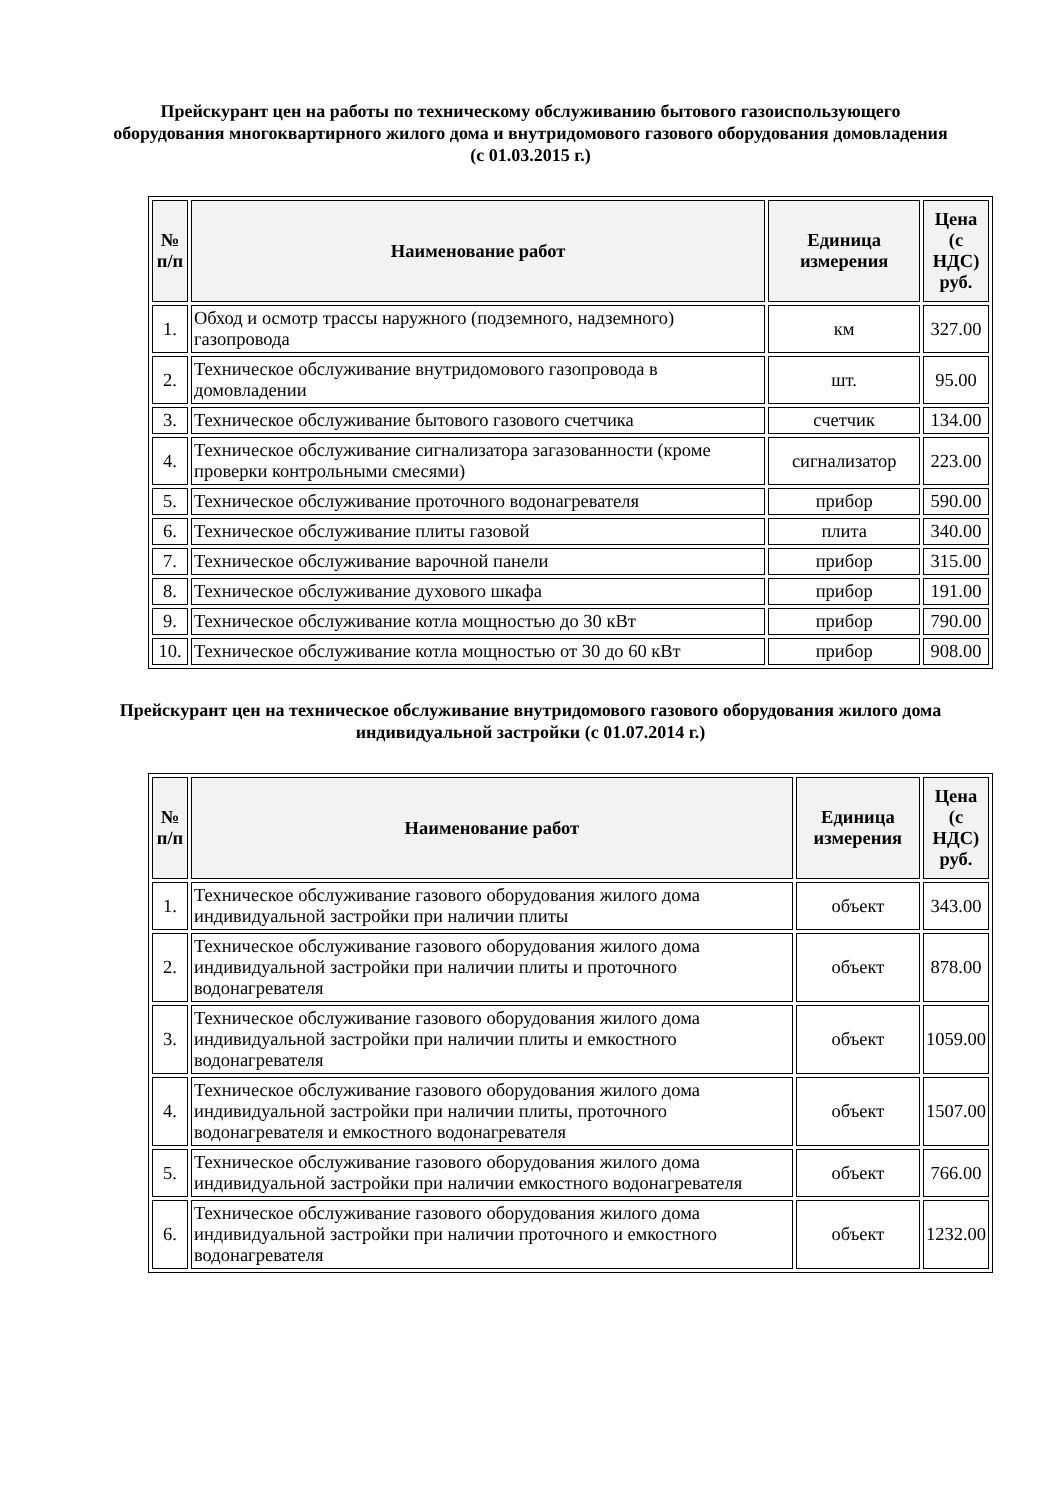Прейскурант цен на работы по техническому обслуживанию бытового газоиспользующего оборудования многоквартирного жилого дома и внутридомового газового оборудования домовладения (с 01.03.2015 г.)
| № п/п | Наименование работ | Единица измерения | Цена (с НДС) руб. |
| --- | --- | --- | --- |
| 1. | Обход и осмотр трассы наружного (подземного, надземного) газопровода | км | 327.00 |
| 2. | Техническое обслуживание внутридомового газопровода в домовладении | шт. | 95.00 |
| 3. | Техническое обслуживание бытового газового счетчика | счетчик | 134.00 |
| 4. | Техническое обслуживание сигнализатора загазованности (кроме проверки контрольными смесями) | сигнализатор | 223.00 |
| 5. | Техническое обслуживание проточного водонагревателя | прибор | 590.00 |
| 6. | Техническое обслуживание плиты газовой | плита | 340.00 |
| 7. | Техническое обслуживание варочной панели | прибор | 315.00 |
| 8. | Техническое обслуживание духового шкафа | прибор | 191.00 |
| 9. | Техническое обслуживание котла мощностью до 30 кВт | прибор | 790.00 |
| 10. | Техническое обслуживание котла мощностью от 30 до 60 кВт | прибор | 908.00 |
Прейскурант цен на техническое обслуживание внутридомового газового оборудования жилого дома индивидуальной застройки (с 01.07.2014 г.)
| № п/п | Наименование работ | Единица измерения | Цена (с НДС) руб. |
| --- | --- | --- | --- |
| 1. | Техническое обслуживание газового оборудования жилого дома индивидуальной застройки при наличии плиты | объект | 343.00 |
| 2. | Техническое обслуживание газового оборудования жилого дома индивидуальной застройки при наличии плиты и проточного водонагревателя | объект | 878.00 |
| 3. | Техническое обслуживание газового оборудования жилого дома индивидуальной застройки при наличии плиты и емкостного водонагревателя | объект | 1059.00 |
| 4. | Техническое обслуживание газового оборудования жилого дома индивидуальной застройки при наличии плиты, проточного водонагревателя и емкостного водонагревателя | объект | 1507.00 |
| 5. | Техническое обслуживание газового оборудования жилого дома индивидуальной застройки при наличии емкостного водонагревателя | объект | 766.00 |
| 6. | Техническое обслуживание газового оборудования жилого дома индивидуальной застройки при наличии проточного и емкостного водонагревателя | объект | 1232.00 |